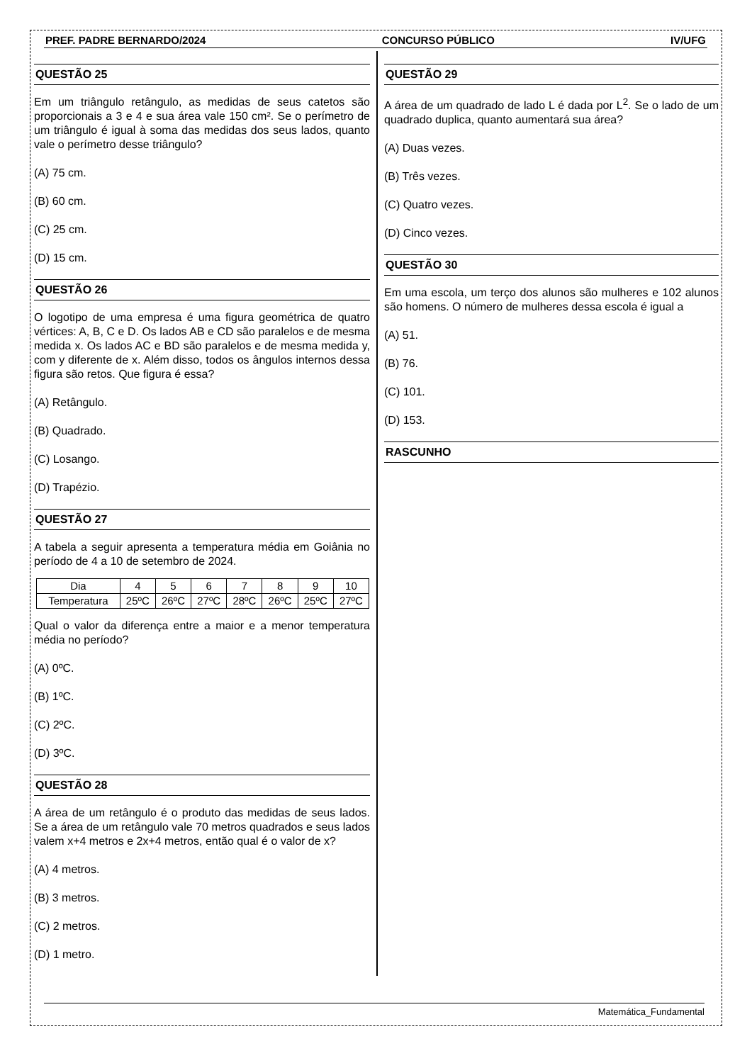PREF. PADRE BERNARDO/2024 CONCURSO PÚBLICO IV/UFG
QUESTÃO 25
Em um triângulo retângulo, as medidas de seus catetos são proporcionais a 3 e 4 e sua área vale 150 cm². Se o perímetro de um triângulo é igual à soma das medidas dos seus lados, quanto vale o perímetro desse triângulo?
(A) 75 cm.
(B) 60 cm.
(C) 25 cm.
(D) 15 cm.
QUESTÃO 26
O logotipo de uma empresa é uma figura geométrica de quatro vértices: A, B, C e D. Os lados AB e CD são paralelos e de mesma medida x. Os lados AC e BD são paralelos e de mesma medida y, com y diferente de x. Além disso, todos os ângulos internos dessa figura são retos. Que figura é essa?
(A) Retângulo.
(B) Quadrado.
(C) Losango.
(D) Trapézio.
QUESTÃO 27
A tabela a seguir apresenta a temperatura média em Goiânia no período de 4 a 10 de setembro de 2024.
| Dia | 4 | 5 | 6 | 7 | 8 | 9 | 10 |
| Temperatura | 25ºC | 26ºC | 27ºC | 28ºC | 26ºC | 25ºC | 27ºC |
Qual o valor da diferença entre a maior e a menor temperatura média no período?
(A) 0ºC.
(B) 1ºC.
(C) 2ºC.
(D) 3ºC.
QUESTÃO 28
A área de um retângulo é o produto das medidas de seus lados. Se a área de um retângulo vale 70 metros quadrados e seus lados valem x+4 metros e 2x+4 metros, então qual é o valor de x?
(A) 4 metros.
(B) 3 metros.
(C) 2 metros.
(D) 1 metro.
QUESTÃO 29
A área de um quadrado de lado L é dada por L<sup>2</sup>. Se o lado de um quadrado duplica, quanto aumentará sua área?
(A) Duas vezes.
(B) Três vezes.
(C) Quatro vezes.
(D) Cinco vezes.
QUESTÃO 30
Em uma escola, um terço dos alunos são mulheres e 102 alunos são homens. O número de mulheres dessa escola é igual a
(A) 51.
(B) 76.
(C) 101.
(D) 153.
RASCUNHO
Matemática_Fundamental